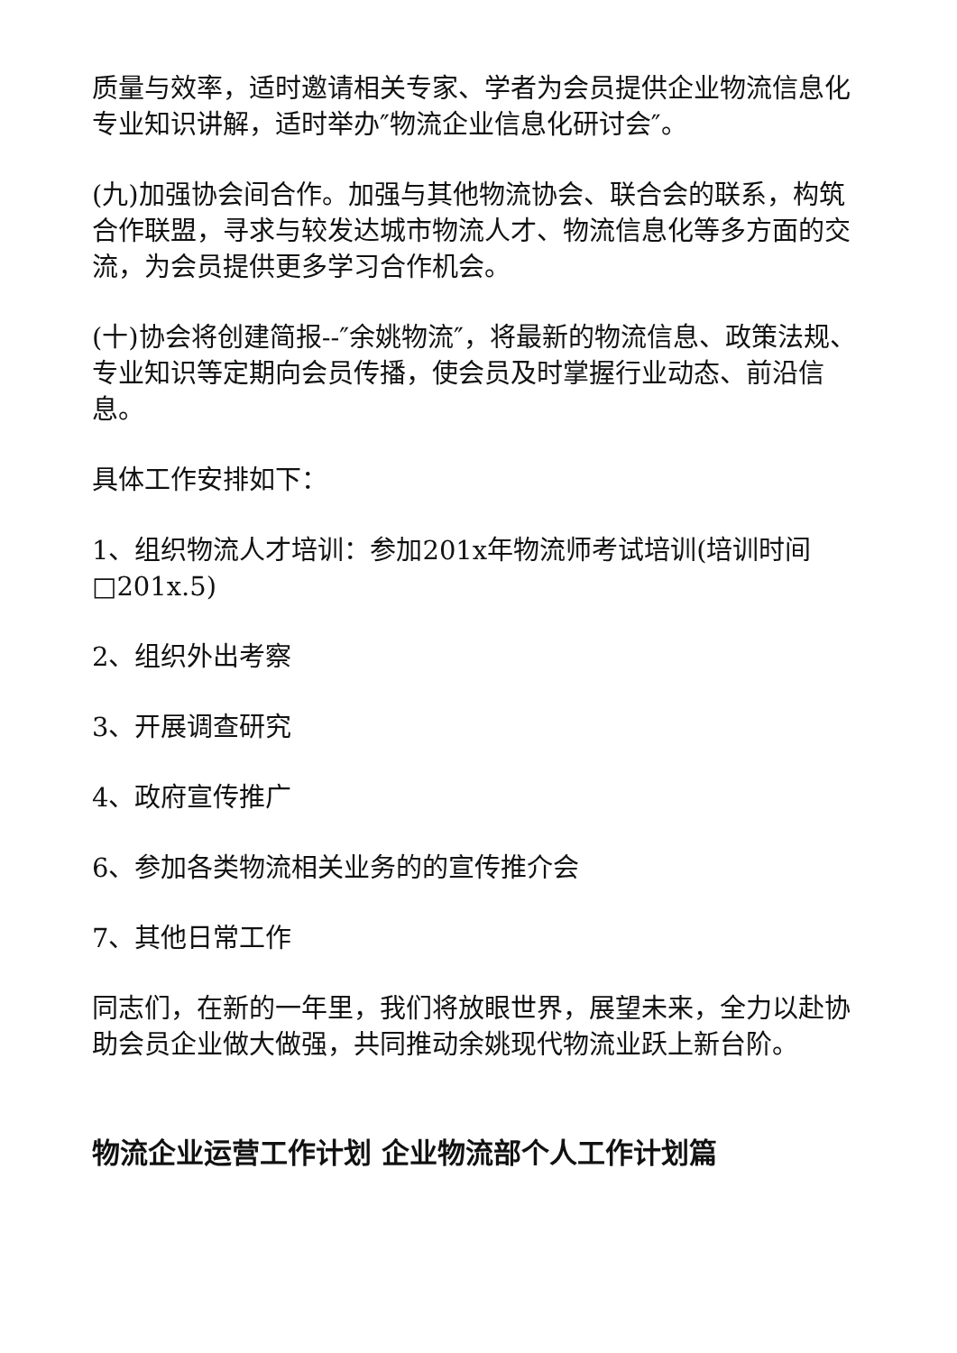质量与效率，适时邀请相关专家、学者为会员提供企业物流信息化专业知识讲解，适时举办″物流企业信息化研讨会″。
(九)加强协会间合作。加强与其他物流协会、联合会的联系，构筑合作联盟，寻求与较发达城市物流人才、物流信息化等多方面的交流，为会员提供更多学习合作机会。
(十)协会将创建简报--″余姚物流″，将最新的物流信息、政策法规、专业知识等定期向会员传播，使会员及时掌握行业动态、前沿信息。
具体工作安排如下：
1、组织物流人才培训：参加201x年物流师考试培训(培训时间□201x.5)
2、组织外出考察
3、开展调查研究
4、政府宣传推广
6、参加各类物流相关业务的的宣传推介会
7、其他日常工作
同志们，在新的一年里，我们将放眼世界，展望未来，全力以赴协助会员企业做大做强，共同推动余姚现代物流业跃上新台阶。
物流企业运营工作计划 企业物流部个人工作计划篇